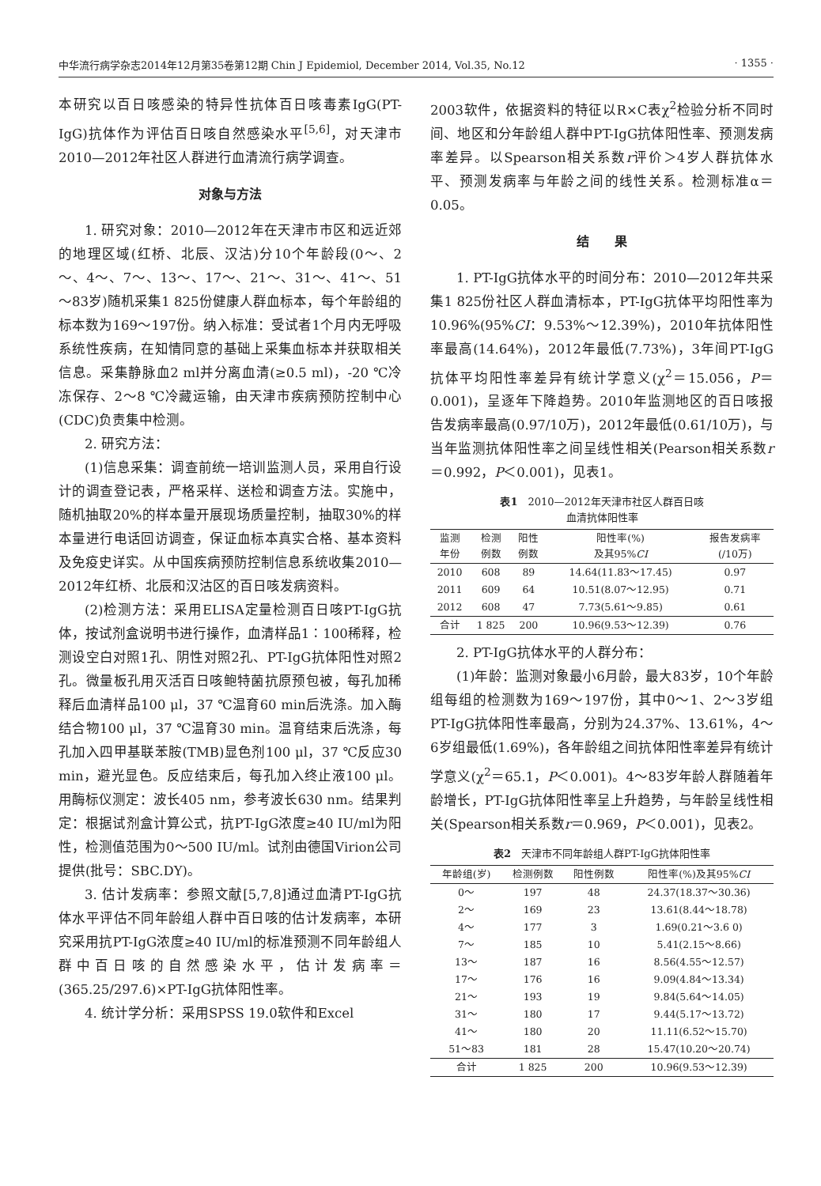中华流行病学杂志2014年12月第35卷第12期 Chin J Epidemiol, December 2014, Vol.35, No.12 · 1355 ·
本研究以百日咳感染的特异性抗体百日咳毒素IgG(PT-IgG)抗体作为评估百日咳自然感染水平<sup>[5,6]</sup>，对天津市2010—2012年社区人群进行血清流行病学调查。
对象与方法
1. 研究对象：2010—2012年在天津市市区和远近郊的地理区域(红桥、北辰、汉沽)分10个年龄段(0～、2～、4～、7～、13～、17～、21～、31～、41～、51～83岁)随机采集1 825份健康人群血标本，每个年龄组的标本数为169～197份。纳入标准：受试者1个月内无呼吸系统性疾病，在知情同意的基础上采集血标本并获取相关信息。采集静脉血2 ml并分离血清(≥0.5 ml)，-20 ℃冷冻保存、2～8 ℃冷藏运输，由天津市疾病预防控制中心(CDC)负责集中检测。
2. 研究方法：
(1)信息采集：调查前统一培训监测人员，采用自行设计的调查登记表，严格采样、送检和调查方法。实施中，随机抽取20%的样本量开展现场质量控制，抽取30%的样本量进行电话回访调查，保证血标本真实合格、基本资料及免疫史详实。从中国疾病预防控制信息系统收集2010—2012年红桥、北辰和汉沽区的百日咳发病资料。
(2)检测方法：采用ELISA定量检测百日咳PT-IgG抗体，按试剂盒说明书进行操作，血清样品1∶100稀释，检测设空白对照1孔、阴性对照2孔、PT-IgG抗体阳性对照2孔。微量板孔用灭活百日咳鲍特菌抗原预包被，每孔加稀释后血清样品100 μl，37 ℃温育60 min后洗涤。加入酶结合物100 μl，37 ℃温育30 min。温育结束后洗涤，每孔加入四甲基联苯胺(TMB)显色剂100 μl，37 ℃反应30 min，避光显色。反应结束后，每孔加入终止液100 μl。用酶标仪测定：波长405 nm，参考波长630 nm。结果判定：根据试剂盒计算公式，抗PT-IgG浓度≥40 IU/ml为阳性，检测值范围为0～500 IU/ml。试剂由德国Virion公司提供(批号：SBC.DY)。
3. 估计发病率：参照文献[5,7,8]通过血清PT-IgG抗体水平评估不同年龄组人群中百日咳的估计发病率，本研究采用抗PT-IgG浓度≥40 IU/ml的标准预测不同年龄组人群中百日咳的自然感染水平，估计发病率＝(365.25/297.6)×PT-IgG抗体阳性率。
4. 统计学分析：采用SPSS 19.0软件和Excel
2003软件，依据资料的特征以R×C表χ<sup>2</sup>检验分析不同时间、地区和分年龄组人群中PT-IgG抗体阳性率、预测发病率差异。以Spearson相关系数r评价＞4岁人群抗体水平、预测发病率与年龄之间的线性关系。检测标准α＝0.05。
结　　果
1. PT-IgG抗体水平的时间分布：2010—2012年共采集1 825份社区人群血清标本，PT-IgG抗体平均阳性率为10.96%(95%CI：9.53%～12.39%)，2010年抗体阳性率最高(14.64%)，2012年最低(7.73%)，3年间PT-IgG抗体平均阳性率差异有统计学意义(χ<sup>2</sup>＝15.056，P＝0.001)，呈逐年下降趋势。2010年监测地区的百日咳报告发病率最高(0.97/10万)，2012年最低(0.61/10万)，与当年监测抗体阳性率之间呈线性相关(Pearson相关系数r＝0.992，P＜0.001)，见表1。
表1　2010—2012年天津市社区人群百日咳
血清抗体阳性率
| 监测 年份 | 检测 例数 | 阳性 例数 | 阳性率(%) 及其95% CI | 报告发病率 (/10万) |
| --- | --- | --- | --- | --- |
| 2010 | 608 | 89 | 14.64(11.83～17.45) | 0.97 |
| 2011 | 609 | 64 | 10.51(8.07～12.95) | 0.71 |
| 2012 | 608 | 47 | 7.73(5.61～9.85) | 0.61 |
| 合计 | 1 825 | 200 | 10.96(9.53～12.39) | 0.76 |
2. PT-IgG抗体水平的人群分布：
(1)年龄：监测对象最小6月龄，最大83岁，10个年龄组每组的检测数为169～197份，其中0～1、2～3岁组PT-IgG抗体阳性率最高，分别为24.37%、13.61%，4～6岁组最低(1.69%)，各年龄组之间抗体阳性率差异有统计学意义(χ<sup>2</sup>＝65.1，P＜0.001)。4～83岁年龄人群随着年龄增长，PT-IgG抗体阳性率呈上升趋势，与年龄呈线性相关(Spearson相关系数r＝0.969，P＜0.001)，见表2。
表2　天津市不同年龄组人群PT-IgG抗体阳性率
| 年龄组(岁) | 检测例数 | 阳性例数 | 阳性率(%)及其95% CI |
| --- | --- | --- | --- |
| 0～ | 197 | 48 | 24.37(18.37～30.36) |
| 2～ | 169 | 23 | 13.61(8.44～18.78) |
| 4～ | 177 | 3 | 1.69(0.21～3.6 0) |
| 7～ | 185 | 10 | 5.41(2.15～8.66) |
| 13～ | 187 | 16 | 8.56(4.55～12.57) |
| 17～ | 176 | 16 | 9.09(4.84～13.34) |
| 21～ | 193 | 19 | 9.84(5.64～14.05) |
| 31～ | 180 | 17 | 9.44(5.17～13.72) |
| 41～ | 180 | 20 | 11.11(6.52～15.70) |
| 51～83 | 181 | 28 | 15.47(10.20～20.74) |
| 合计 | 1 825 | 200 | 10.96(9.53～12.39) |